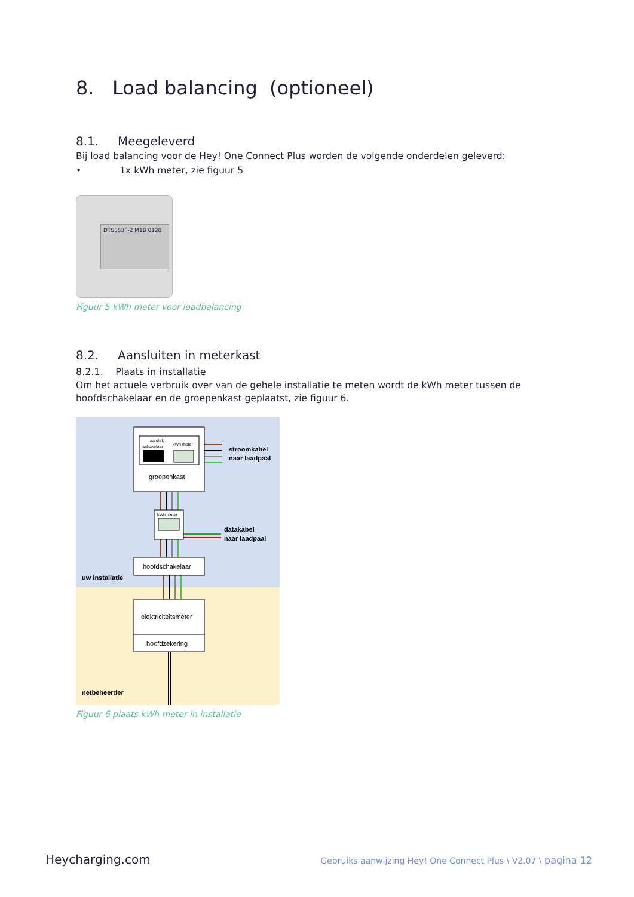8. Load balancing (optioneel)
8.1. Meegeleverd
Bij load balancing voor de Hey! One Connect Plus worden de volgende onderdelen geleverd:
• 1x kWh meter, zie figuur 5
DTS353F-2 M18 0120
Figuur 5 kWh meter voor loadbalancing
8.2. Aansluiten in meterkast
8.2.1. Plaats in installatie
Om het actuele verbruik over van de gehele installatie te meten wordt de kWh meter tussen de hoofdschakelaar en de groepenkast geplaatst, zie figuur 6.
aardlek
schakelaar
kWh meter
groepenkast
kWh meter
hoofdschakelaar
elektriciteitsmeter
hoofdzekering
stroomkabel
naar laadpaal
datakabel
naar laadpaal
uw installatie
netbeheerder
Figuur 6 plaats kWh meter in installatie
Heycharging.com Gebruiks aanwijzing Hey! One Connect Plus \ V2.07 \ pagina 12